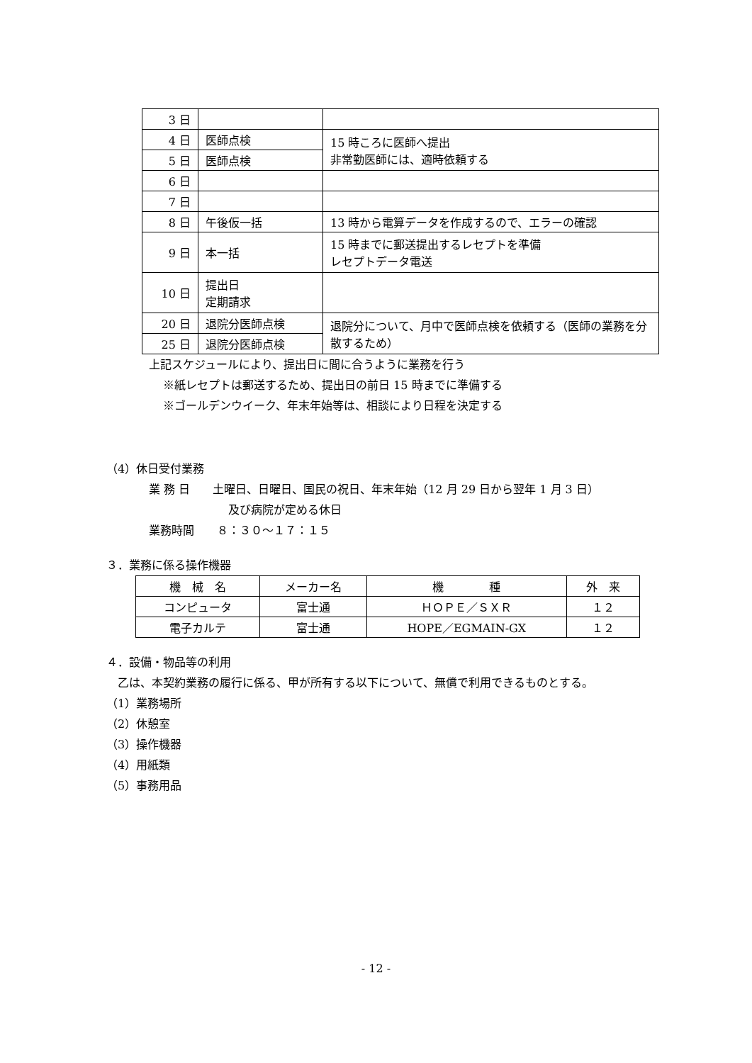| 3 日 | | |
| 4 日 | 医師点検 | 15 時ころに医師へ提出 非常勤医師には、適時依頼する |
| 5 日 | 医師点検 | |
| 6 日 | | |
| 7 日 | | |
| 8 日 | 午後仮一括 | 13 時から電算データを作成するので、エラーの確認 |
| 9 日 | 本一括 | 15 時までに郵送提出するレセプトを準備 レセプトデータ電送 |
| 10 日 | 提出日 定期請求 | |
| 20 日 | 退院分医師点検 | 退院分について、月中で医師点検を依頼する（医師の業務を分散するため） |
| 25 日 | 退院分医師点検 | |
上記スケジュールにより、提出日に間に合うように業務を行う
※紙レセプトは郵送するため、提出日の前日 15 時までに準備する
※ゴールデンウイーク、年末年始等は、相談により日程を決定する
（4）休日受付業務
業 務 日　　土曜日、日曜日、国民の祝日、年末年始（12 月 29 日から翌年 1 月 3 日）
及び病院が定める休日
業務時間　　８：３０～１７：１５
３．業務に係る操作機器
| 機 械 名 | メーカー名 | 機 種 | 外 来 |
| コンピュータ | 富士通 | ＨＯＰＥ／ＳＸＲ | １２ |
| 電子カルテ | 富士通 | HOPE／EGMAIN-GX | １２ |
４．設備・物品等の利用
　乙は、本契約業務の履行に係る、甲が所有する以下について、無償で利用できるものとする。
（1）業務場所
（2）休憩室
（3）操作機器
（4）用紙類
（5）事務用品
- 12 -